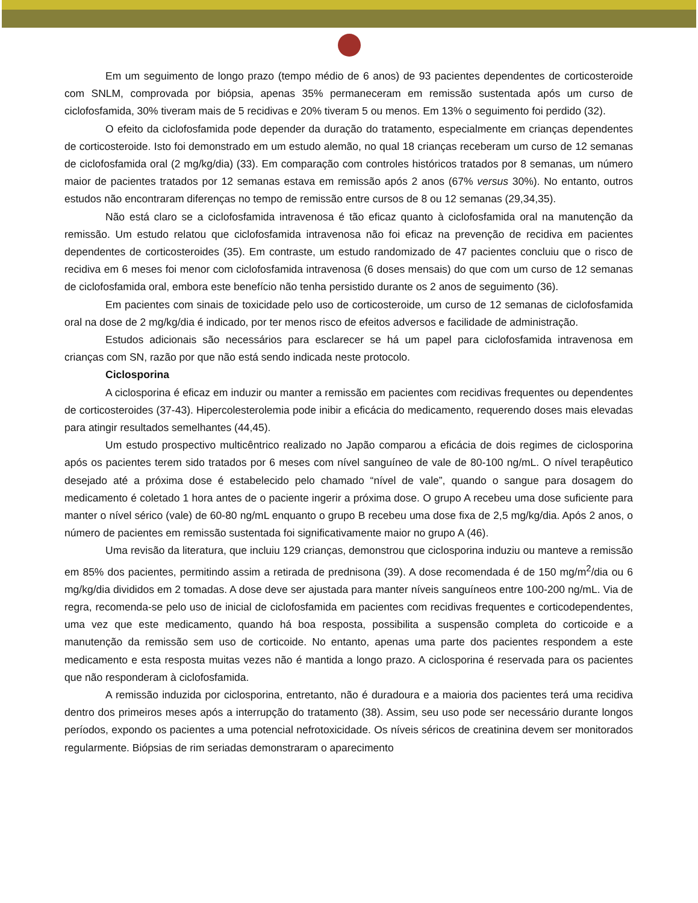Em um seguimento de longo prazo (tempo médio de 6 anos) de 93 pacientes dependentes de corticosteroide com SNLM, comprovada por biópsia, apenas 35% permaneceram em remissão sustentada após um curso de ciclofosfamida, 30% tiveram mais de 5 recidivas e 20% tiveram 5 ou menos. Em 13% o seguimento foi perdido (32).
O efeito da ciclofosfamida pode depender da duração do tratamento, especialmente em crianças dependentes de corticosteroide. Isto foi demonstrado em um estudo alemão, no qual 18 crianças receberam um curso de 12 semanas de ciclofosfamida oral (2 mg/kg/dia) (33). Em comparação com controles históricos tratados por 8 semanas, um número maior de pacientes tratados por 12 semanas estava em remissão após 2 anos (67% versus 30%). No entanto, outros estudos não encontraram diferenças no tempo de remissão entre cursos de 8 ou 12 semanas (29,34,35).
Não está claro se a ciclofosfamida intravenosa é tão eficaz quanto à ciclofosfamida oral na manutenção da remissão. Um estudo relatou que ciclofosfamida intravenosa não foi eficaz na prevenção de recidiva em pacientes dependentes de corticosteroides (35). Em contraste, um estudo randomizado de 47 pacientes concluiu que o risco de recidiva em 6 meses foi menor com ciclofosfamida intravenosa (6 doses mensais) do que com um curso de 12 semanas de ciclofosfamida oral, embora este benefício não tenha persistido durante os 2 anos de seguimento (36).
Em pacientes com sinais de toxicidade pelo uso de corticosteroide, um curso de 12 semanas de ciclofosfamida oral na dose de 2 mg/kg/dia é indicado, por ter menos risco de efeitos adversos e facilidade de administração.
Estudos adicionais são necessários para esclarecer se há um papel para ciclofosfamida intravenosa em crianças com SN, razão por que não está sendo indicada neste protocolo.
Ciclosporina
A ciclosporina é eficaz em induzir ou manter a remissão em pacientes com recidivas frequentes ou dependentes de corticosteroides (37-43). Hipercolesterolemia pode inibir a eficácia do medicamento, requerendo doses mais elevadas para atingir resultados semelhantes (44,45).
Um estudo prospectivo multicêntrico realizado no Japão comparou a eficácia de dois regimes de ciclosporina após os pacientes terem sido tratados por 6 meses com nível sanguíneo de vale de 80-100 ng/mL. O nível terapêutico desejado até a próxima dose é estabelecido pelo chamado “nível de vale”, quando o sangue para dosagem do medicamento é coletado 1 hora antes de o paciente ingerir a próxima dose. O grupo A recebeu uma dose suficiente para manter o nível sérico (vale) de 60-80 ng/mL enquanto o grupo B recebeu uma dose fixa de 2,5 mg/kg/dia. Após 2 anos, o número de pacientes em remissão sustentada foi significativamente maior no grupo A (46).
Uma revisão da literatura, que incluiu 129 crianças, demonstrou que ciclosporina induziu ou manteve a remissão em 85% dos pacientes, permitindo assim a retirada de prednisona (39). A dose recomendada é de 150 mg/m<sup>2</sup>/dia ou 6 mg/kg/dia divididos em 2 tomadas. A dose deve ser ajustada para manter níveis sanguíneos entre 100-200 ng/mL. Via de regra, recomenda-se pelo uso de inicial de ciclofosfamida em pacientes com recidivas frequentes e corticodependentes, uma vez que este medicamento, quando há boa resposta, possibilita a suspensão completa do corticoide e a manutenção da remissão sem uso de corticoide. No entanto, apenas uma parte dos pacientes respondem a este medicamento e esta resposta muitas vezes não é mantida a longo prazo. A ciclosporina é reservada para os pacientes que não responderam à ciclofosfamida.
A remissão induzida por ciclosporina, entretanto, não é duradoura e a maioria dos pacientes terá uma recidiva dentro dos primeiros meses após a interrupção do tratamento (38). Assim, seu uso pode ser necessário durante longos períodos, expondo os pacientes a uma potencial nefrotoxicidade. Os níveis séricos de creatinina devem ser monitorados regularmente. Biópsias de rim seriadas demonstraram o aparecimento